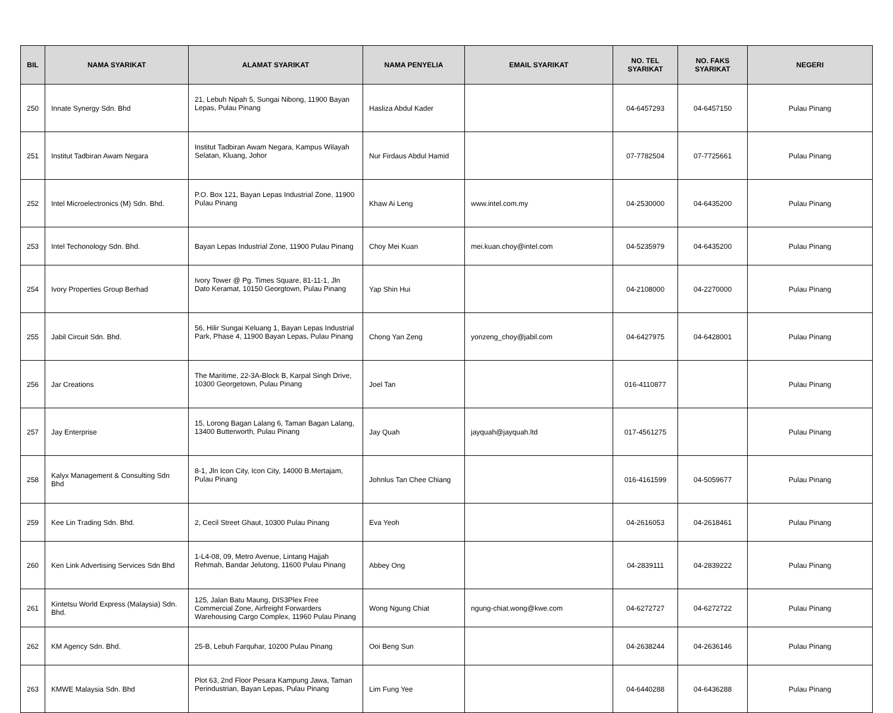| BIL | NAMA SYARIKAT | ALAMAT SYARIKAT | NAMA PENYELIA | EMAIL SYARIKAT | NO. TEL SYARIKAT | NO. FAKS SYARIKAT | NEGERI |
| --- | --- | --- | --- | --- | --- | --- | --- |
| 250 | Innate Synergy Sdn. Bhd | 21, Lebuh Nipah 5, Sungai Nibong, 11900 Bayan Lepas, Pulau Pinang | Hasliza Abdul Kader | | 04-6457293 | 04-6457150 | Pulau Pinang |
| 251 | Institut Tadbiran Awam Negara | Institut Tadbiran Awam Negara, Kampus Wilayah Selatan, Kluang, Johor | Nur Firdaus Abdul Hamid | | 07-7782504 | 07-7725661 | Pulau Pinang |
| 252 | Intel Microelectronics (M) Sdn. Bhd. | P.O. Box 121, Bayan Lepas Industrial Zone, 11900 Pulau Pinang | Khaw Ai Leng | www.intel.com.my | 04-2530000 | 04-6435200 | Pulau Pinang |
| 253 | Intel Techonology Sdn. Bhd. | Bayan Lepas Industrial Zone, 11900 Pulau Pinang | Choy Mei Kuan | mei.kuan.choy@intel.com | 04-5235979 | 04-6435200 | Pulau Pinang |
| 254 | Ivory Properties Group Berhad | Ivory Tower @ Pg. Times Square, 81-11-1, Jln Dato Keramat, 10150 Georgtown, Pulau Pinang | Yap Shin Hui | | 04-2108000 | 04-2270000 | Pulau Pinang |
| 255 | Jabil Circuit Sdn. Bhd. | 56, Hilir Sungai Keluang 1, Bayan Lepas Industrial Park, Phase 4, 11900 Bayan Lepas, Pulau Pinang | Chong Yan Zeng | yonzeng_choy@jabil.com | 04-6427975 | 04-6428001 | Pulau Pinang |
| 256 | Jar Creations | The Maritime, 22-3A-Block B, Karpal Singh Drive, 10300 Georgetown, Pulau Pinang | Joel Tan | | 016-4110877 | | Pulau Pinang |
| 257 | Jay Enterprise | 15, Lorong Bagan Lalang 6, Taman Bagan Lalang, 13400 Butterworth, Pulau Pinang | Jay Quah | jayquah@jayquah.ltd | 017-4561275 | | Pulau Pinang |
| 258 | Kalyx Management & Consulting Sdn Bhd | 8-1, Jln Icon City, Icon City, 14000 B.Mertajam, Pulau Pinang | Johnlus Tan Chee Chiang | | 016-4161599 | 04-5059677 | Pulau Pinang |
| 259 | Kee Lin Trading Sdn. Bhd. | 2, Cecil Street Ghaut, 10300 Pulau Pinang | Eva Yeoh | | 04-2616053 | 04-2618461 | Pulau Pinang |
| 260 | Ken Link Advertising Services Sdn Bhd | 1-L4-08, 09, Metro Avenue, Lintang Hajjah Rehmah, Bandar Jelutong, 11600 Pulau Pinang | Abbey Ong | | 04-2839111 | 04-2839222 | Pulau Pinang |
| 261 | Kintetsu World Express (Malaysia) Sdn. Bhd. | 125, Jalan Batu Maung, DIS3Plex Free Commercial Zone, Airfreight Forwarders Warehousing Cargo Complex, 11960 Pulau Pinang | Wong Ngung Chiat | ngung-chiat.wong@kwe.com | 04-6272727 | 04-6272722 | Pulau Pinang |
| 262 | KM Agency Sdn. Bhd. | 25-B, Lebuh Farquhar, 10200 Pulau Pinang | Ooi Beng Sun | | 04-2638244 | 04-2636146 | Pulau Pinang |
| 263 | KMWE Malaysia Sdn. Bhd | Plot 63, 2nd Floor Pesara Kampung Jawa, Taman Perindustrian, Bayan Lepas, Pulau Pinang | Lim Fung Yee | | 04-6440288 | 04-6436288 | Pulau Pinang |